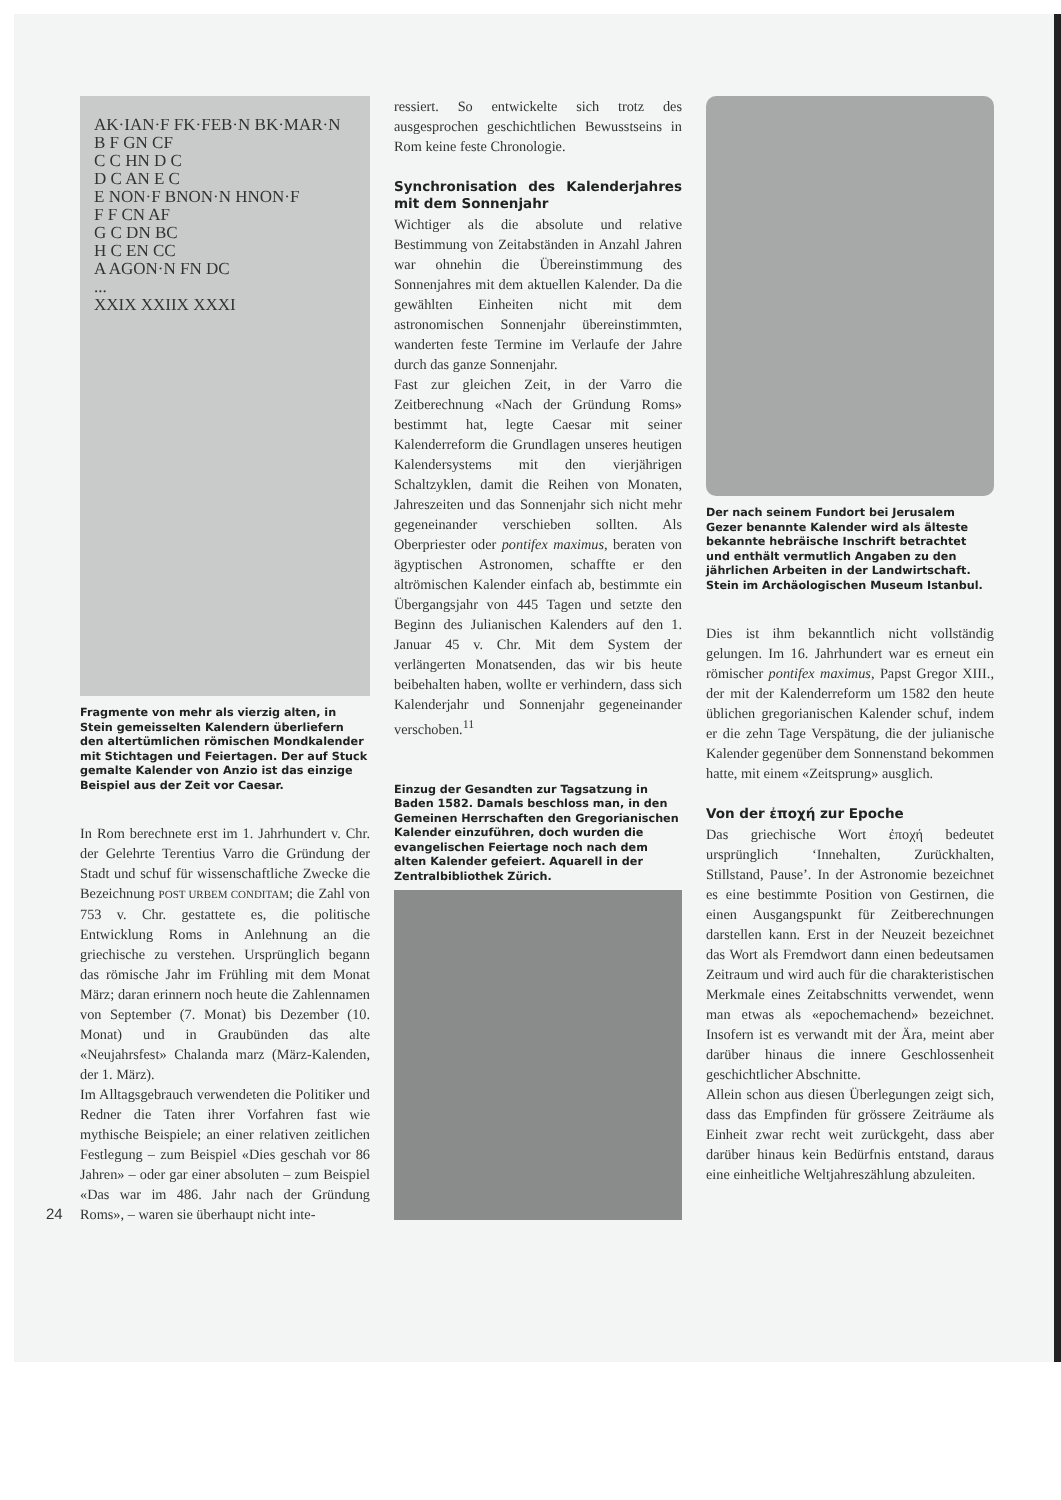AK·IAN·F FK·FEB·N BK·MAR·N B F GN CF C C HN D C D C AN E C E NON·F BNON·N HNON·F F F CN AF G C DN BC H C EN CC A AGON·N FN DC ... XXIX XXIIX XXXI
Fragmente von mehr als vierzig alten, in Stein gemeisselten Kalendern überliefern den altertümlichen römischen Mondkalender mit Stichtagen und Feiertagen. Der auf Stuck gemalte Kalender von Anzio ist das einzige Beispiel aus der Zeit vor Caesar.
In Rom berechnete erst im 1. Jahrhundert v. Chr. der Gelehrte Terentius Varro die Gründung der Stadt und schuf für wissenschaftliche Zwecke die Bezeichnung POST URBEM CONDITAM; die Zahl von 753 v. Chr. gestattete es, die politische Entwicklung Roms in Anlehnung an die griechische zu verstehen. Ursprünglich begann das römische Jahr im Frühling mit dem Monat März; daran erinnern noch heute die Zahlennamen von September (7. Monat) bis Dezember (10. Monat) und in Graubünden das alte «Neujahrsfest» Chalanda marz (März-Kalenden, der 1. März).
Im Alltagsgebrauch verwendeten die Politiker und Redner die Taten ihrer Vorfahren fast wie mythische Beispiele; an einer relativen zeitlichen Festlegung – zum Beispiel «Dies geschah vor 86 Jahren» – oder gar einer absoluten – zum Beispiel «Das war im 486. Jahr nach der Gründung Roms», – waren sie überhaupt nicht inte-
24
ressiert. So entwickelte sich trotz des ausgesprochen geschichtlichen Bewusstseins in Rom keine feste Chronologie.
Synchronisation des Kalenderjahres mit dem Sonnenjahr
Wichtiger als die absolute und relative Bestimmung von Zeitabständen in Anzahl Jahren war ohnehin die Übereinstimmung des Sonnenjahres mit dem aktuellen Kalender. Da die gewählten Einheiten nicht mit dem astronomischen Sonnenjahr übereinstimmten, wanderten feste Termine im Verlaufe der Jahre durch das ganze Sonnenjahr.
Fast zur gleichen Zeit, in der Varro die Zeitberechnung «Nach der Gründung Roms» bestimmt hat, legte Caesar mit seiner Kalenderreform die Grundlagen unseres heutigen Kalendersystems mit den vierjährigen Schaltzyklen, damit die Reihen von Monaten, Jahreszeiten und das Sonnenjahr sich nicht mehr gegeneinander verschieben sollten. Als Oberpriester oder pontifex maximus, beraten von ägyptischen Astronomen, schaffte er den altrömischen Kalender einfach ab, bestimmte ein Übergangsjahr von 445 Tagen und setzte den Beginn des Julianischen Kalenders auf den 1. Januar 45 v. Chr. Mit dem System der verlängerten Monatsenden, das wir bis heute beibehalten haben, wollte er verhindern, dass sich Kalenderjahr und Sonnenjahr gegeneinander verschoben.<sup>11</sup>
Einzug der Gesandten zur Tagsatzung in Baden 1582. Damals beschloss man, in den Gemeinen Herrschaften den Gregorianischen Kalender einzuführen, doch wurden die evangelischen Feiertage noch nach dem alten Kalender gefeiert. Aquarell in der Zentralbibliothek Zürich.
Der nach seinem Fundort bei Jerusalem Gezer benannte Kalender wird als älteste bekannte hebräische Inschrift betrachtet und enthält vermutlich Angaben zu den jährlichen Arbeiten in der Landwirtschaft. Stein im Archäologischen Museum Istanbul.
Dies ist ihm bekanntlich nicht vollständig gelungen. Im 16. Jahrhundert war es erneut ein römischer pontifex maximus, Papst Gregor XIII., der mit der Kalenderreform um 1582 den heute üblichen gregorianischen Kalender schuf, indem er die zehn Tage Verspätung, die der julianische Kalender gegenüber dem Sonnenstand bekommen hatte, mit einem «Zeitsprung» ausglich.
Von der ἐποχή zur Epoche
Das griechische Wort ἐποχή bedeutet ursprünglich ‘Innehalten, Zurückhalten, Stillstand, Pause’. In der Astronomie bezeichnet es eine bestimmte Position von Gestirnen, die einen Ausgangspunkt für Zeitberechnungen darstellen kann. Erst in der Neuzeit bezeichnet das Wort als Fremdwort dann einen bedeutsamen Zeitraum und wird auch für die charakteristischen Merkmale eines Zeitabschnitts verwendet, wenn man etwas als «epochemachend» bezeichnet. Insofern ist es verwandt mit der Ära, meint aber darüber hinaus die innere Geschlossenheit geschichtlicher Abschnitte.
Allein schon aus diesen Überlegungen zeigt sich, dass das Empfinden für grössere Zeiträume als Einheit zwar recht weit zurückgeht, dass aber darüber hinaus kein Bedürfnis entstand, daraus eine einheitliche Weltjahreszählung abzuleiten.